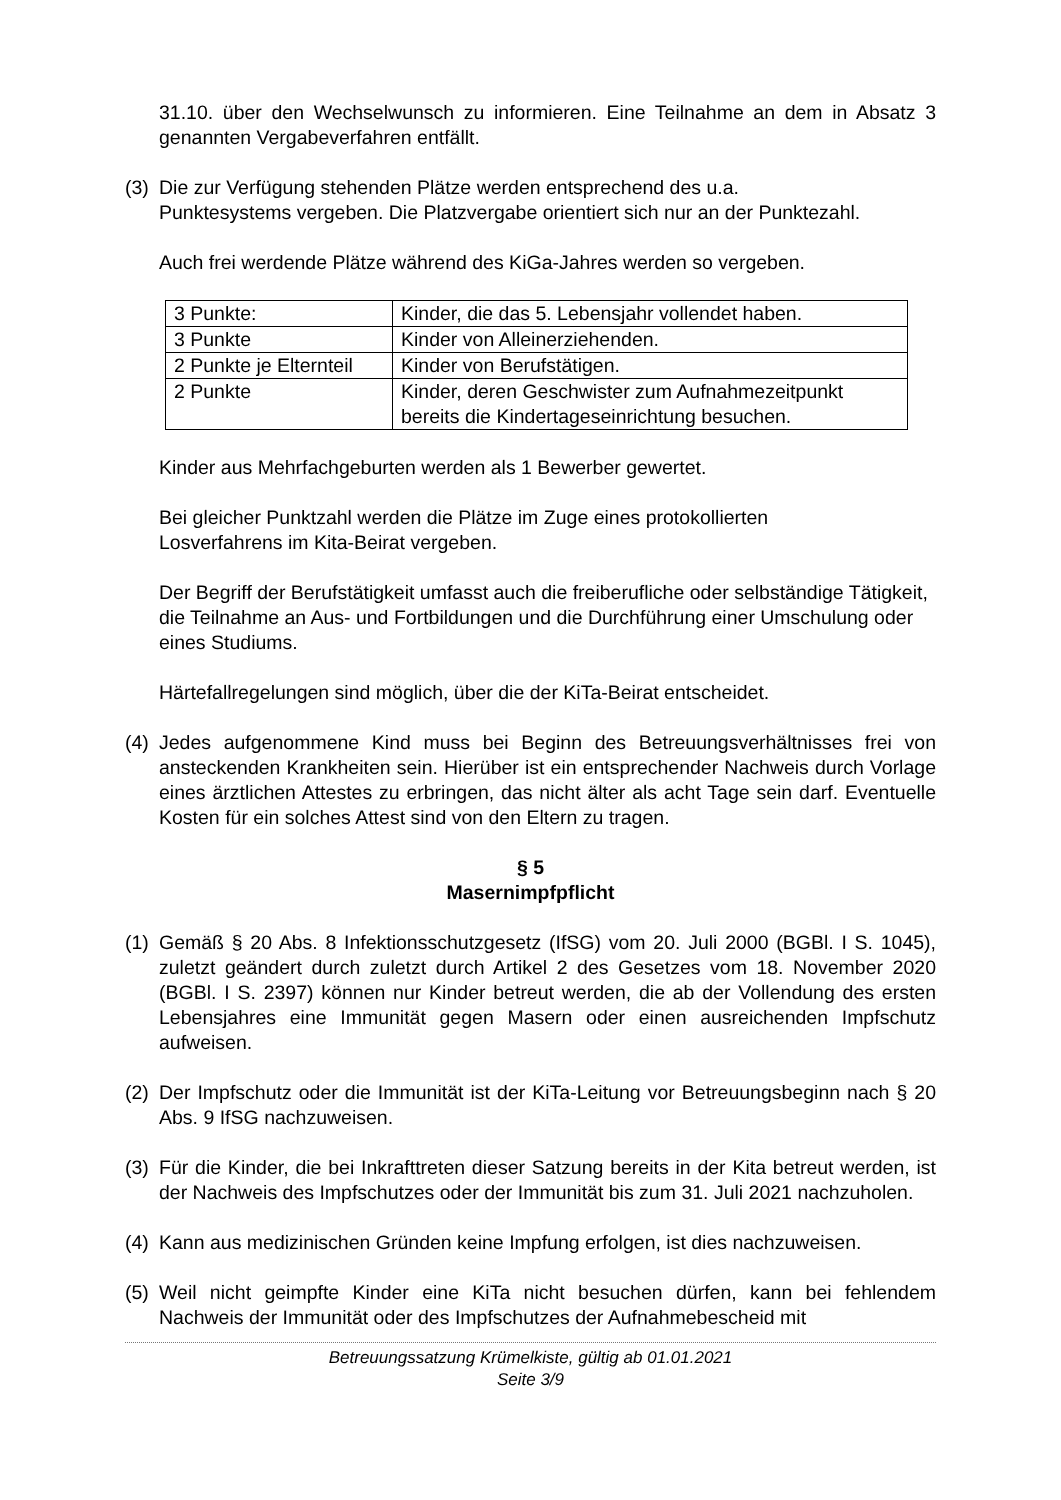31.10. über den Wechselwunsch zu informieren. Eine Teilnahme an dem in Absatz 3 genannten Vergabeverfahren entfällt.
(3) Die zur Verfügung stehenden Plätze werden entsprechend des u.a.
Punktesystems vergeben. Die Platzvergabe orientiert sich nur an der Punktezahl.
Auch frei werdende Plätze während des KiGa-Jahres werden so vergeben.
| 3 Punkte: | Kinder, die das 5. Lebensjahr vollendet haben. |
| 3 Punkte | Kinder von Alleinerziehenden. |
| 2 Punkte je Elternteil | Kinder von Berufstätigen. |
| 2 Punkte | Kinder, deren Geschwister zum Aufnahmezeitpunkt bereits die Kindertageseinrichtung besuchen. |
Kinder aus Mehrfachgeburten werden als 1 Bewerber gewertet.
Bei gleicher Punktzahl werden die Plätze im Zuge eines protokollierten
Losverfahrens im Kita-Beirat vergeben.
Der Begriff der Berufstätigkeit umfasst auch die freiberufliche oder selbständige Tätigkeit, die Teilnahme an Aus- und Fortbildungen und die Durchführung einer Umschulung oder eines Studiums.
Härtefallregelungen sind möglich, über die der KiTa-Beirat entscheidet.
(4) Jedes aufgenommene Kind muss bei Beginn des Betreuungsverhältnisses frei von ansteckenden Krankheiten sein. Hierüber ist ein entsprechender Nachweis durch Vorlage eines ärztlichen Attestes zu erbringen, das nicht älter als acht Tage sein darf. Eventuelle Kosten für ein solches Attest sind von den Eltern zu tragen.
§ 5
Masernimpfpflicht
(1) Gemäß § 20 Abs. 8 Infektionsschutzgesetz (IfSG) vom 20. Juli 2000 (BGBl. I S. 1045), zuletzt geändert durch zuletzt durch Artikel 2 des Gesetzes vom 18. November 2020 (BGBl. I S. 2397) können nur Kinder betreut werden, die ab der Vollendung des ersten Lebensjahres eine Immunität gegen Masern oder einen ausreichenden Impfschutz aufweisen.
(2) Der Impfschutz oder die Immunität ist der KiTa-Leitung vor Betreuungsbeginn nach § 20 Abs. 9 IfSG nachzuweisen.
(3) Für die Kinder, die bei Inkrafttreten dieser Satzung bereits in der Kita betreut werden, ist der Nachweis des Impfschutzes oder der Immunität bis zum 31. Juli 2021 nachzuholen.
(4) Kann aus medizinischen Gründen keine Impfung erfolgen, ist dies nachzuweisen.
(5) Weil nicht geimpfte Kinder eine KiTa nicht besuchen dürfen, kann bei fehlendem Nachweis der Immunität oder des Impfschutzes der Aufnahmebescheid mit
Betreuungssatzung Krümelkiste, gültig ab 01.01.2021
Seite 3/9